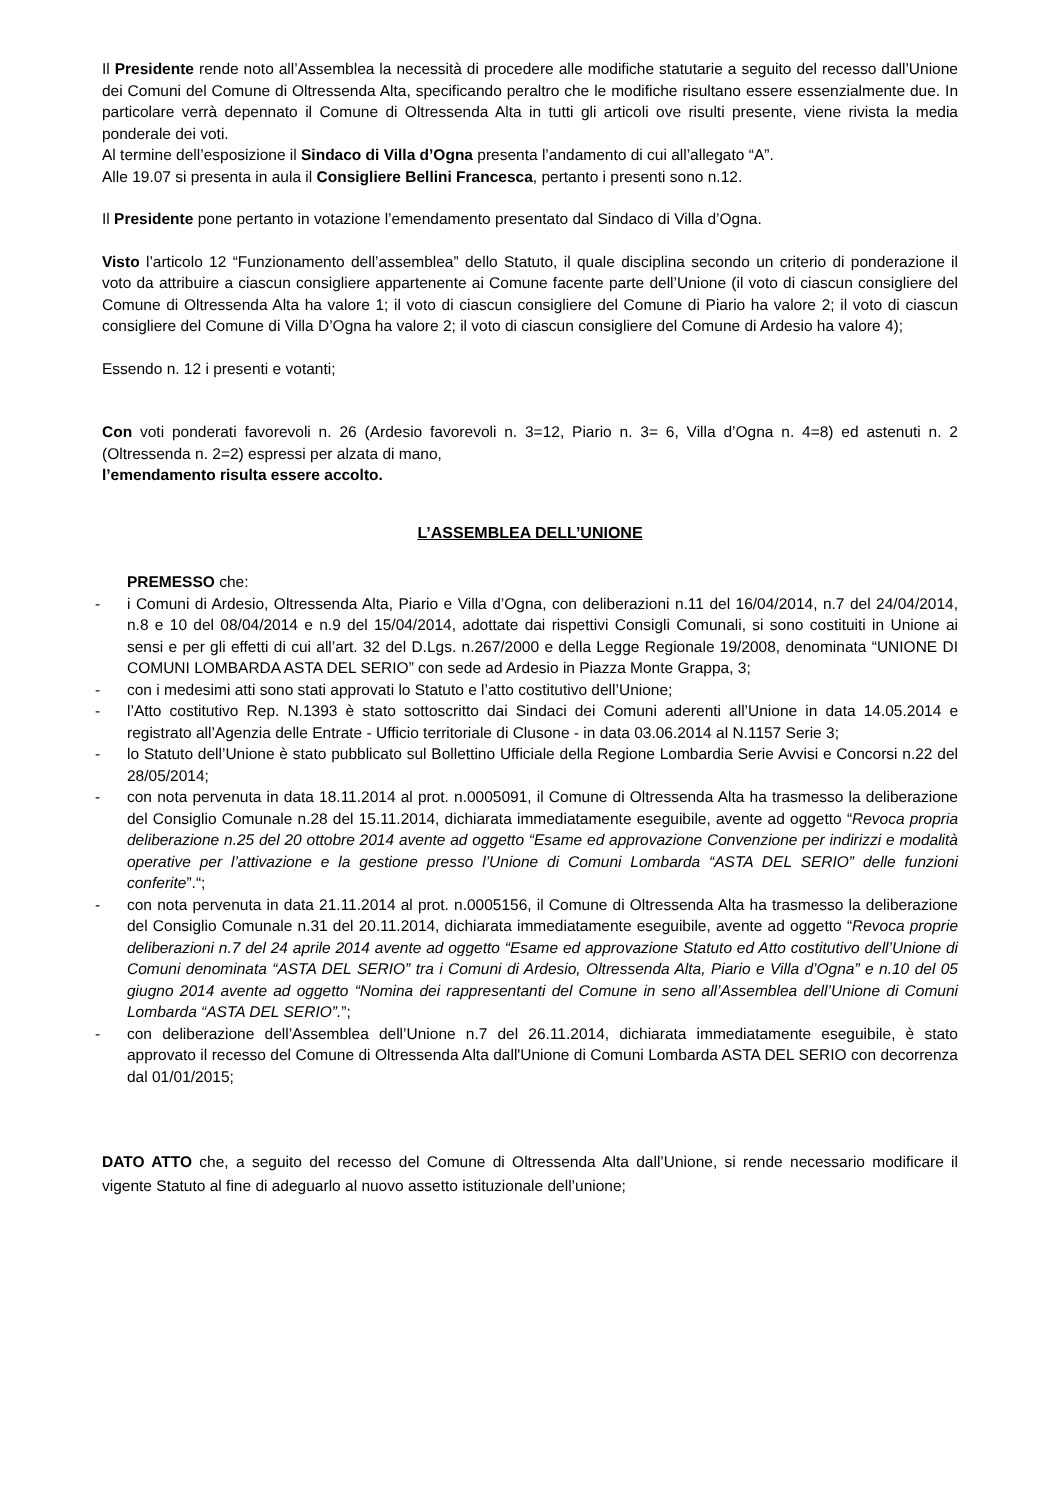Il Presidente rende noto all’Assemblea la necessità di procedere alle modifiche statutarie a seguito del recesso dall’Unione dei Comuni del Comune di Oltressenda Alta, specificando peraltro che le modifiche risultano essere essenzialmente due. In particolare verrà depennato il Comune di Oltressenda Alta in tutti gli articoli ove risulti presente, viene rivista la media ponderale dei voti.
Al termine dell’esposizione il Sindaco di Villa d’Ogna presenta l’andamento di cui all’allegato “A”.
Alle 19.07 si presenta in aula il Consigliere Bellini Francesca, pertanto i presenti sono n.12.
Il Presidente pone pertanto in votazione l’emendamento presentato dal Sindaco di Villa d’Ogna.
Visto l’articolo 12 “Funzionamento dell’assemblea” dello Statuto, il quale disciplina secondo un criterio di ponderazione il voto da attribuire a ciascun consigliere appartenente ai Comune facente parte dell’Unione (il voto di ciascun consigliere del Comune di Oltressenda Alta ha valore 1; il voto di ciascun consigliere del Comune di Piario ha valore 2; il voto di ciascun consigliere del Comune di Villa D’Ogna ha valore 2; il voto di ciascun consigliere del Comune di Ardesio ha valore 4);
Essendo n. 12 i presenti e votanti;
Con voti ponderati favorevoli n. 26 (Ardesio favorevoli n. 3=12, Piario n. 3= 6, Villa d’Ogna n. 4=8) ed astenuti n. 2 (Oltressenda n. 2=2) espressi per alzata di mano,
l’emendamento risulta essere accolto.
L’ASSEMBLEA DELL’UNIONE
PREMESSO che:
- i Comuni di Ardesio, Oltressenda Alta, Piario e Villa d’Ogna, con deliberazioni n.11 del 16/04/2014, n.7 del 24/04/2014, n.8 e 10 del 08/04/2014 e n.9 del 15/04/2014, adottate dai rispettivi Consigli Comunali, si sono costituiti in Unione ai sensi e per gli effetti di cui all’art. 32 del D.Lgs. n.267/2000 e della Legge Regionale 19/2008, denominata “UNIONE DI COMUNI LOMBARDA ASTA DEL SERIO” con sede ad Ardesio in Piazza Monte Grappa, 3;
- con i medesimi atti sono stati approvati lo Statuto e l’atto costitutivo dell’Unione;
- l’Atto costitutivo Rep. N.1393 è stato sottoscritto dai Sindaci dei Comuni aderenti all’Unione in data 14.05.2014 e registrato all’Agenzia delle Entrate - Ufficio territoriale di Clusone - in data 03.06.2014 al N.1157 Serie 3;
- lo Statuto dell’Unione è stato pubblicato sul Bollettino Ufficiale della Regione Lombardia Serie Avvisi e Concorsi n.22 del 28/05/2014;
- con nota pervenuta in data 18.11.2014 al prot. n.0005091, il Comune di Oltressenda Alta ha trasmesso la deliberazione del Consiglio Comunale n.28 del 15.11.2014, dichiarata immediatamente eseguibile, avente ad oggetto “Revoca propria deliberazione n.25 del 20 ottobre 2014 avente ad oggetto “Esame ed approvazione Convenzione per indirizzi e modalità operative per l’attivazione e la gestione presso l’Unione di Comuni Lombarda “ASTA DEL SERIO” delle funzioni conferite”.“;
- con nota pervenuta in data 21.11.2014 al prot. n.0005156, il Comune di Oltressenda Alta ha trasmesso la deliberazione del Consiglio Comunale n.31 del 20.11.2014, dichiarata immediatamente eseguibile, avente ad oggetto “Revoca proprie deliberazioni n.7 del 24 aprile 2014 avente ad oggetto “Esame ed approvazione Statuto ed Atto costitutivo dell’Unione di Comuni denominata “ASTA DEL SERIO” tra i Comuni di Ardesio, Oltressenda Alta, Piario e Villa d’Ogna” e n.10 del 05 giugno 2014 avente ad oggetto “Nomina dei rappresentanti del Comune in seno all’Assemblea dell’Unione di Comuni Lombarda “ASTA DEL SERIO”.”;
- con deliberazione dell’Assemblea dell’Unione n.7 del 26.11.2014, dichiarata immediatamente eseguibile, è stato approvato il recesso del Comune di Oltressenda Alta dall'Unione di Comuni Lombarda ASTA DEL SERIO con decorrenza dal 01/01/2015;
DATO ATTO che, a seguito del recesso del Comune di Oltressenda Alta dall’Unione, si rende necessario modificare il vigente Statuto al fine di adeguarlo al nuovo assetto istituzionale dell’unione;